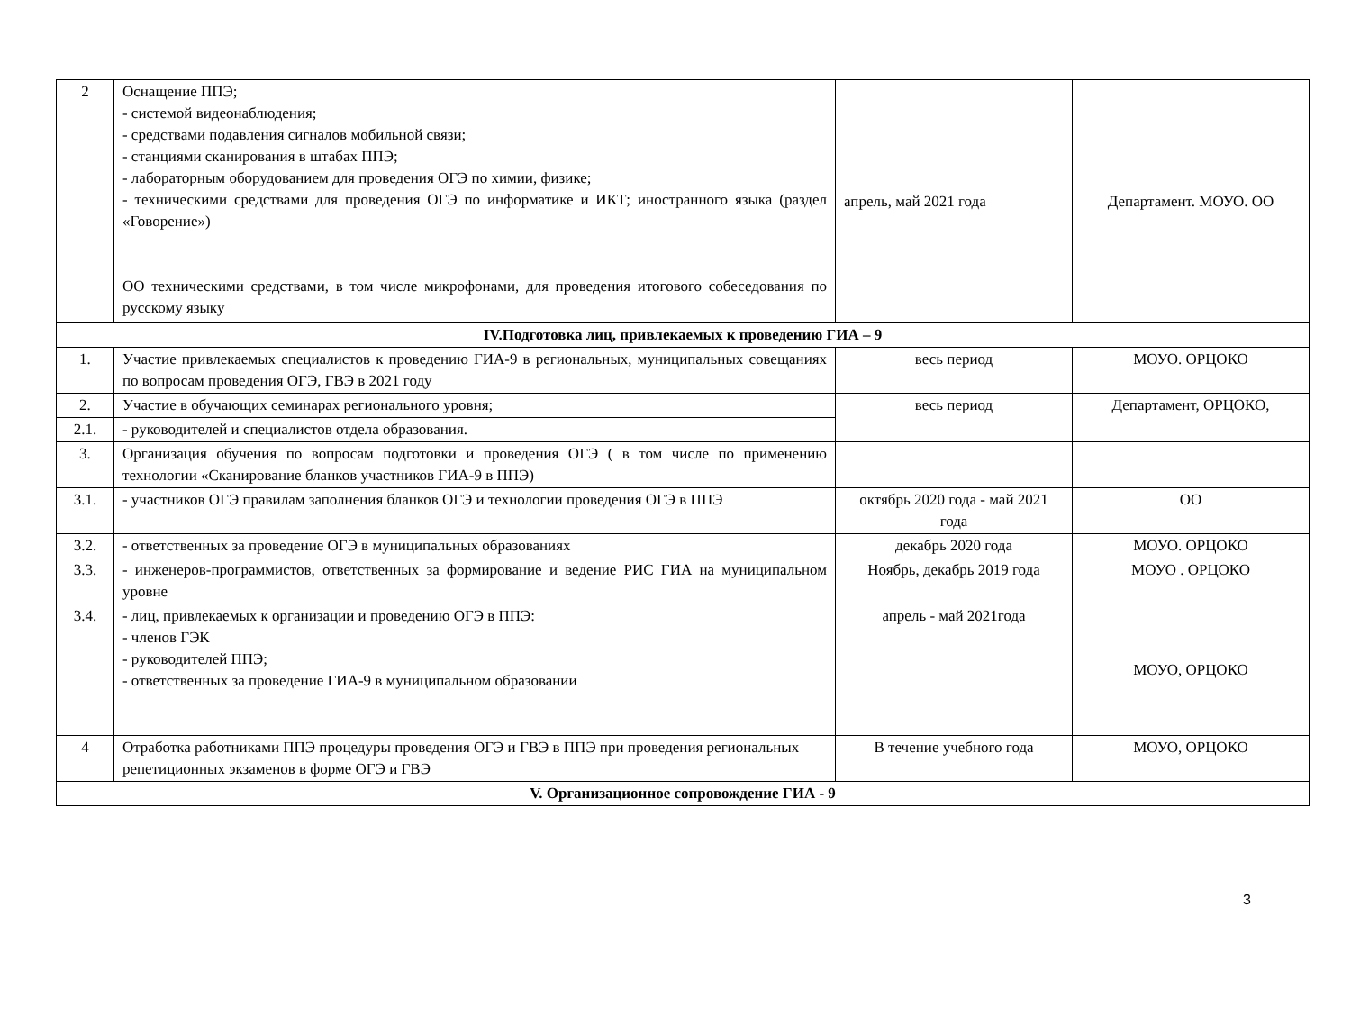| 2 | Оснащение ППЭ; - системой видеонаблюдения; - средствами подавления сигналов мобильной связи; - станциями сканирования в штабах ППЭ; - лабораторным оборудованием для проведения ОГЭ по химии, физике; - техническими средствами для проведения ОГЭ по информатике и ИКТ; иностранного языка (раздел «Говорение») ОО техническими средствами, в том числе микрофонами, для проведения итогового собеседования по русскому языку | апрель, май 2021 года | Департамент. МОУО. ОО |
| IV.Подготовка лиц, привлекаемых к проведению ГИА – 9 | | | |
| 1. | Участие привлекаемых специалистов к проведению ГИА-9 в региональных, муниципальных совещаниях по вопросам проведения ОГЭ, ГВЭ в 2021 году | весь период | МОУО. ОРЦОКО |
| 2. | Участие в обучающих семинарах регионального уровня; | весь период | Департамент, ОРЦОКО, |
| 2.1. | - руководителей и специалистов отдела образования. | | |
| 3. | Организация обучения по вопросам подготовки и проведения ОГЭ ( в том числе по применению технологии «Сканирование бланков участников ГИА-9 в ППЭ) | | |
| 3.1. | - участников ОГЭ правилам заполнения бланков ОГЭ и технологии проведения ОГЭ в ППЭ | октябрь 2020 года - май 2021 года | ОО |
| 3.2. | - ответственных за проведение ОГЭ в муниципальных образованиях | декабрь 2020 года | МОУО. ОРЦОКО |
| 3.3. | - инженеров-программистов, ответственных за формирование и ведение РИС ГИА на муниципальном уровне | Ноябрь, декабрь 2019 года | МОУО . ОРЦОКО |
| 3.4. | - лиц, привлекаемых к организации и проведению ОГЭ в ППЭ: - членов ГЭК - руководителей ППЭ; - ответственных за проведение ГИА-9 в муниципальном образовании | апрель - май 2021года | МОУО, ОРЦОКО |
| 4 | Отработка работниками ППЭ процедуры проведения ОГЭ и ГВЭ в ППЭ при проведения региональных репетиционных экзаменов в форме ОГЭ и ГВЭ | В течение учебного года | МОУО, ОРЦОКО |
| V. Организационное сопровождение ГИА - 9 | | | |
3